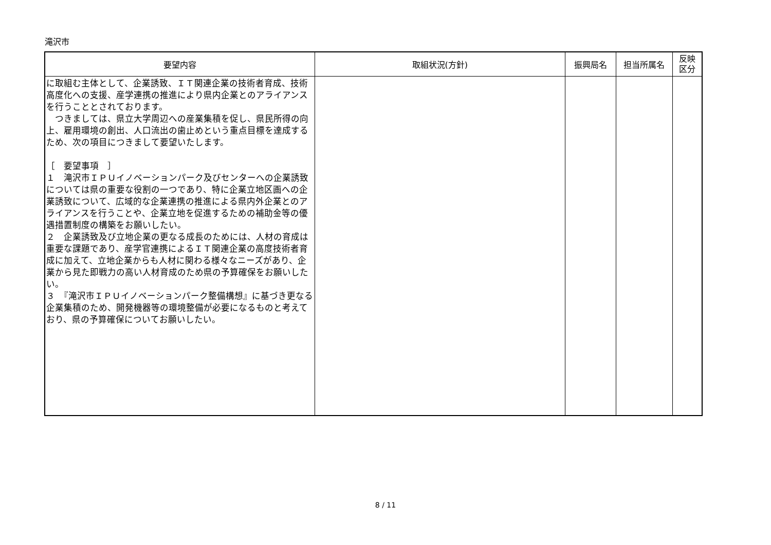滝沢市
| 要望内容 | 取組状況(方針) | 振興局名 | 担当所属名 | 反映 区分 |
| --- | --- | --- | --- | --- |
| に取組む主体として、企業誘致、ＩＴ関連企業の技術者育成、技術高度化への支援、産学連携の推進により県内企業とのアライアンスを行うこととされております。 つきましては、県立大学周辺への産業集積を促し、県民所得の向上、雇用環境の創出、人口流出の歯止めという重点目標を達成するため、次の項目につきまして要望いたします。 ［ 要望事項 ］ １ 滝沢市ＩＰＵイノベーションパーク及びセンターへの企業誘致については県の重要な役割の一つであり、特に企業立地区画への企業誘致について、広域的な企業連携の推進による県内外企業とのアライアンスを行うことや、企業立地を促進するための補助金等の優遇措置制度の構築をお願いしたい。 ２ 企業誘致及び立地企業の更なる成長のためには、人材の育成は重要な課題であり、産学官連携によるＩＴ関連企業の高度技術者育成に加えて、立地企業からも人材に関わる様々なニーズがあり、企業から見た即戦力の高い人材育成のため県の予算確保をお願いしたい。 ３ 『滝沢市ＩＰＵイノベーションパーク整備構想』に基づき更なる企業集積のため、開発機器等の環境整備が必要になるものと考えており、県の予算確保についてお願いしたい。 | | | | |
8 / 11